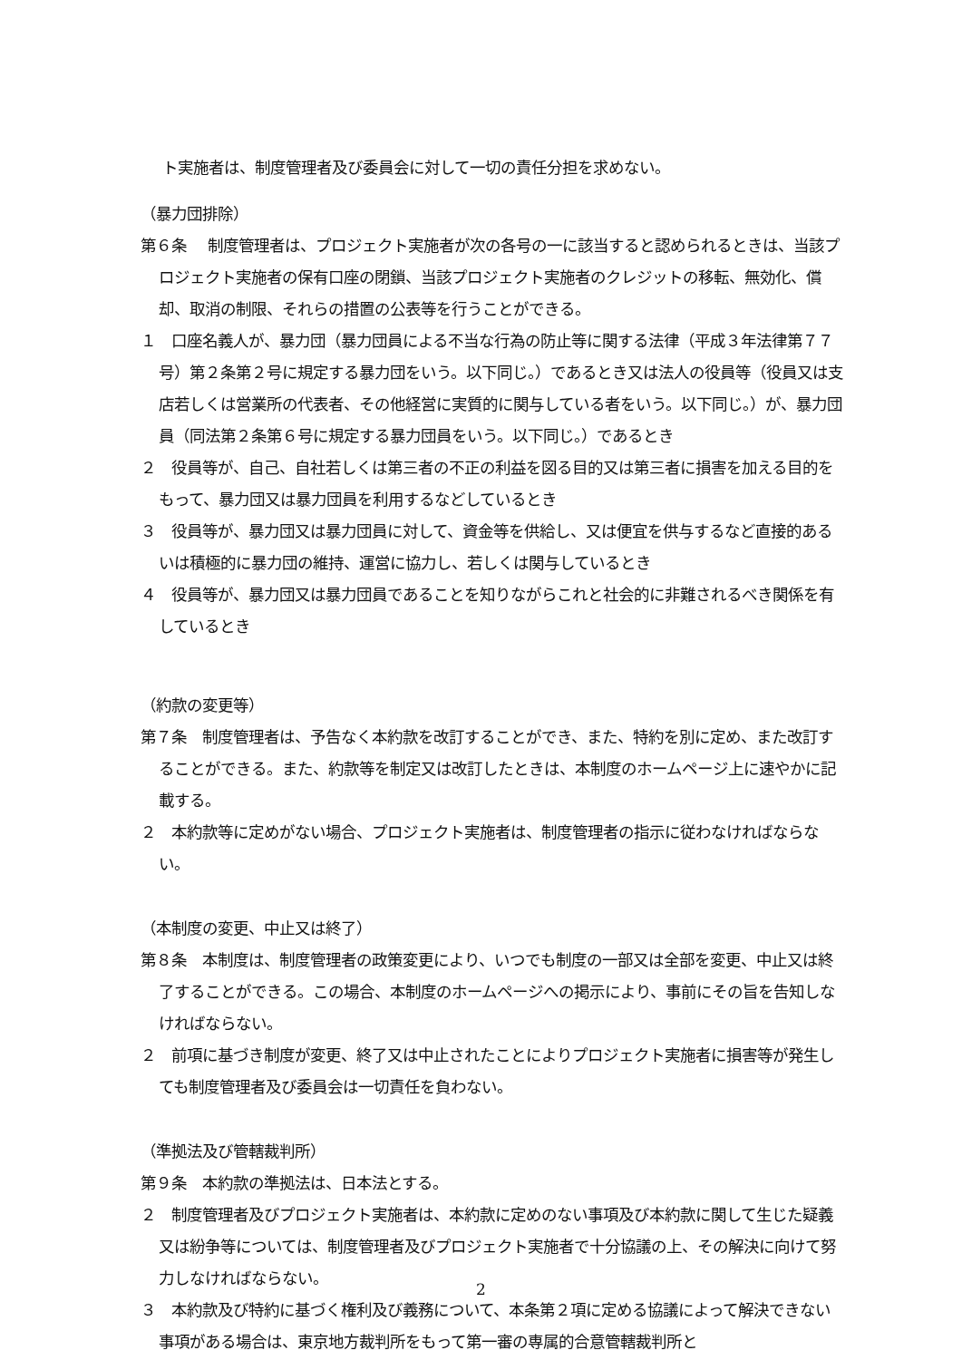ト実施者は、制度管理者及び委員会に対して一切の責任分担を求めない。
（暴力団排除）
第６条　 制度管理者は、プロジェクト実施者が次の各号の一に該当すると認められるときは、当該プロジェクト実施者の保有口座の閉鎖、当該プロジェクト実施者のクレジットの移転、無効化、償却、取消の制限、それらの措置の公表等を行うことができる。
１　口座名義人が、暴力団（暴力団員による不当な行為の防止等に関する法律（平成３年法律第７７号）第２条第２号に規定する暴力団をいう。以下同じ。）であるとき又は法人の役員等（役員又は支店若しくは営業所の代表者、その他経営に実質的に関与している者をいう。以下同じ。）が、暴力団員（同法第２条第６号に規定する暴力団員をいう。以下同じ。）であるとき
２　役員等が、自己、自社若しくは第三者の不正の利益を図る目的又は第三者に損害を加える目的をもって、暴力団又は暴力団員を利用するなどしているとき
３　役員等が、暴力団又は暴力団員に対して、資金等を供給し、又は便宜を供与するなど直接的あるいは積極的に暴力団の維持、運営に協力し、若しくは関与しているとき
４　役員等が、暴力団又は暴力団員であることを知りながらこれと社会的に非難されるべき関係を有しているとき
（約款の変更等）
第７条　制度管理者は、予告なく本約款を改訂することができ、また、特約を別に定め、また改訂することができる。また、約款等を制定又は改訂したときは、本制度のホームページ上に速やかに記載する。
２　本約款等に定めがない場合、プロジェクト実施者は、制度管理者の指示に従わなければならない。
（本制度の変更、中止又は終了）
第８条　本制度は、制度管理者の政策変更により、いつでも制度の一部又は全部を変更、中止又は終了することができる。この場合、本制度のホームページへの掲示により、事前にその旨を告知しなければならない。
２　前項に基づき制度が変更、終了又は中止されたことによりプロジェクト実施者に損害等が発生しても制度管理者及び委員会は一切責任を負わない。
（準拠法及び管轄裁判所）
第９条　本約款の準拠法は、日本法とする。
２　制度管理者及びプロジェクト実施者は、本約款に定めのない事項及び本約款に関して生じた疑義又は紛争等については、制度管理者及びプロジェクト実施者で十分協議の上、その解決に向けて努力しなければならない。
３　本約款及び特約に基づく権利及び義務について、本条第２項に定める協議によって解決できない事項がある場合は、東京地方裁判所をもって第一審の専属的合意管轄裁判所と
2